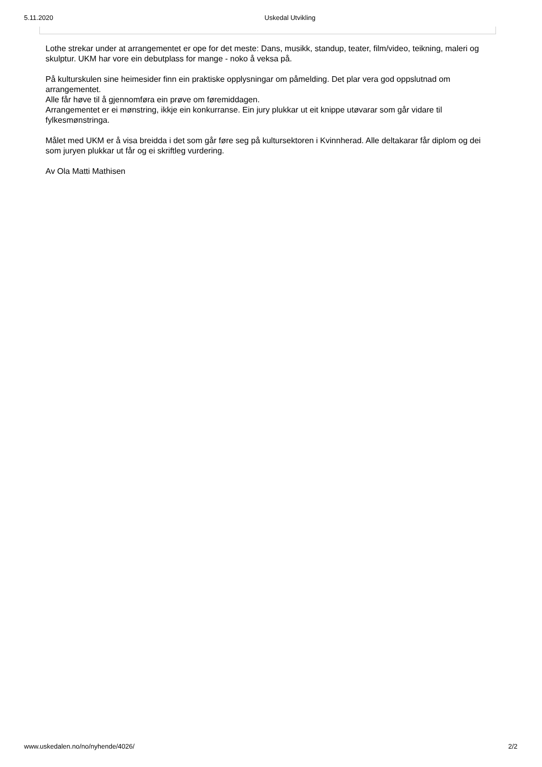5.11.2020 Uskedal Utvikling
Lothe strekar under at arrangementet er ope for det meste: Dans, musikk, standup, teater, film/video, teikning, maleri og skulptur. UKM har vore ein debutplass for mange - noko å veksa på.
På kulturskulen sine heimesider finn ein praktiske opplysningar om påmelding. Det plar vera god oppslutnad om arrangementet.
Alle får høve til å gjennomføra ein prøve om føremiddagen.
Arrangementet er ei mønstring, ikkje ein konkurranse. Ein jury plukkar ut eit knippe utøvarar som går vidare til fylkesmønstringa.
Målet med UKM er å visa breidda i det som går føre seg på kultursektoren i Kvinnherad. Alle deltakarar får diplom og dei som juryen plukkar ut får og ei skriftleg vurdering.
Av Ola Matti Mathisen
www.uskedalen.no/no/nyhende/4026/ 2/2